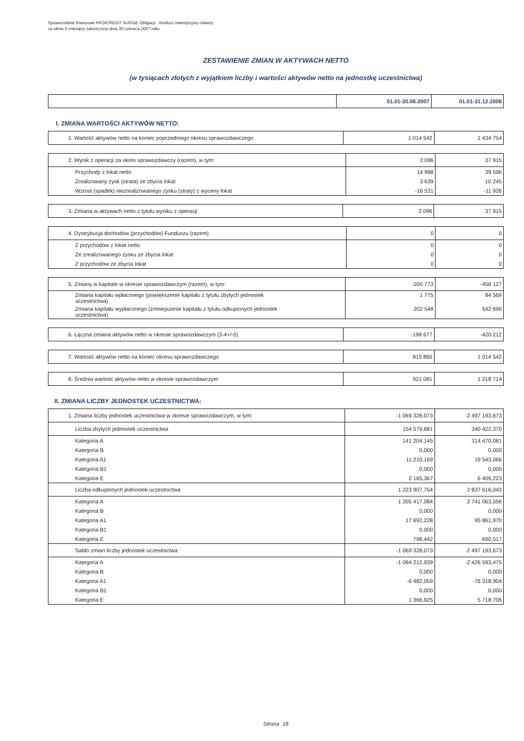Sprawozdanie finansowe PKO/CREDIT SUISSE Obligacji - fundusz inwestycyjny otwarty
za okres 6 miesięcy zakończony dnia 30 czerwca 2007 roku
ZESTAWIENIE ZMIAN W AKTYWACH NETTO
(w tysiącach złotych z wyjątkiem liczby i wartości aktywów netto na jednostkę uczestnictwa)
| | 01.01-30.06.2007 | 01.01-31.12.2006 |
I. ZMIANA WARTOŚCI AKTYWÓW NETTO:
| 1. Wartość aktywów netto na koniec poprzedniego okresu sprawozdawczego | 1 014 542 | 1 434 754 |
| 2. Wynik z operacji za okres sprawozdawczy (razem), w tym: | 2 096 | 37 915 |
| Przychody z lokat netto | 14 988 | 39 596 |
| Zrealizowany zysk (strata) ze zbycia lokat | 3 639 | 10 245 |
| Wzrost (spadek) niezrealizowanego zysku (straty) z wyceny lokat | -16 531 | -11 926 |
| 3. Zmiana w aktywach netto z tytułu wyniku z operacji | 2 096 | 37 915 |
| 4. Dystrybucja dochodów (przychodów) Funduszu (razem) | 0 | 0 |
| Z przychodów z lokat netto | 0 | 0 |
| Ze zrealizowanego zysku ze zbycia lokat | 0 | 0 |
| Z przychodów ze zbycia lokat | 0 | 0 |
| 5. Zmiany w kapitale w okresie sprawozdawczym (razem), w tym: | -200 773 | -458 127 |
| Zmiana kapitału wpłaconego (powiększenie kapitału z tytułu zbytych jednostek uczestnictwa) | 1 775 | 84 569 |
| Zmiana kapitału wypłaconego (zmniejszenie kapitału z tytułu odkupionych jednostek uczestnictwa) | 202 548 | 542 696 |
| 6. Łączna zmiana aktywów netto w okresie sprawozdawczym (3-4+/-5) | -198 677 | -420 212 |
| 7. Wartość aktywów netto na koniec okresu sprawozdawczego | 815 865 | 1 014 542 |
| 8. Średnia wartość aktywów netto w okresie sprawozdawczym | 921 081 | 1 218 714 |
II. ZMIANA LICZBY JEDNOSTEK UCZESTNICTWA:
| 1. Zmiana liczby jednostek uczestnictwa w okresie sprawozdawczym, w tym: | -1 069 328,073 | -2 497 193,673 |
| Liczba zbytych jednostek uczestnictwa | 154 579,681 | 340 422,370 |
| Kategoria A | 141 204,145 | 314 470,081 |
| Kategoria B | 0,000 | 0,000 |
| Kategoria A1 | 11 210,169 | 19 543,066 |
| Kategoria B1 | 0,000 | 0,000 |
| Kategoria E | 2 165,367 | 6 409,223 |
| Liczba odkupionych jednostek uczestnictwa | 1 223 907,754 | 2 837 616,043 |
| Kategoria A | 1 205 417,084 | 2 741 063,556 |
| Kategoria B | 0,000 | 0,000 |
| Kategoria A1 | 17 692,228 | 95 861,970 |
| Kategoria B1 | 0,000 | 0,000 |
| Kategoria E | 798,442 | 690,517 |
| Saldo zmian liczby jednostek uczestnictwa | -1 069 328,073 | -2 497 193,673 |
| Kategoria A | -1 064 212,939 | -2 426 593,475 |
| Kategoria B | 0,000 | 0,000 |
| Kategoria A1 | -6 482,059 | -76 318,904 |
| Kategoria B1 | 0,000 | 0,000 |
| Kategoria E | 1 366,925 | 5 718,706 |
Strona 18